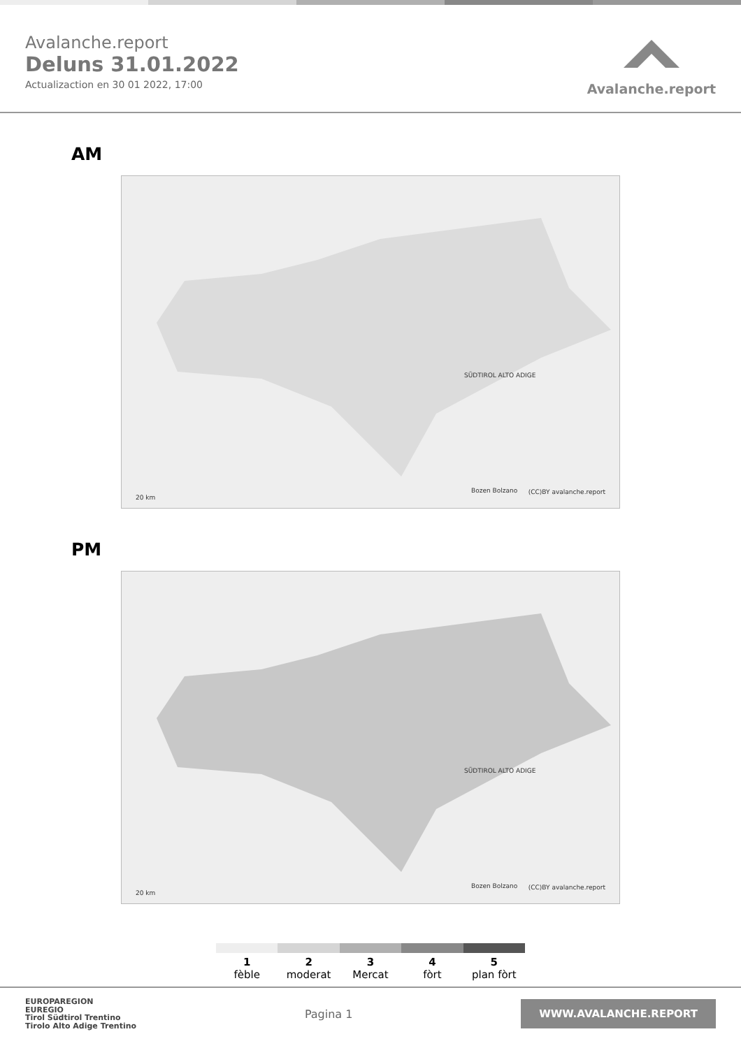Avalanche.report
Deluns 31.01.2022
Actualizaction en 30 01 2022, 17:00
Avalanche.report
AM
SÜDTIROL ALTO ADIGE
Bozen Bolzano
20 km
(CC)BY avalanche.report
PM
SÜDTIROL ALTO ADIGE
Bozen Bolzano
20 km
(CC)BY avalanche.report
1
fèble
2
moderat
3
Mercat
4
fòrt
5
plan fòrt
EUROPAREGION
EUREGIO
Tirol Südtirol Trentino
Tirolo Alto Adige Trentino
Pagina 1
WWW.AVALANCHE.REPORT